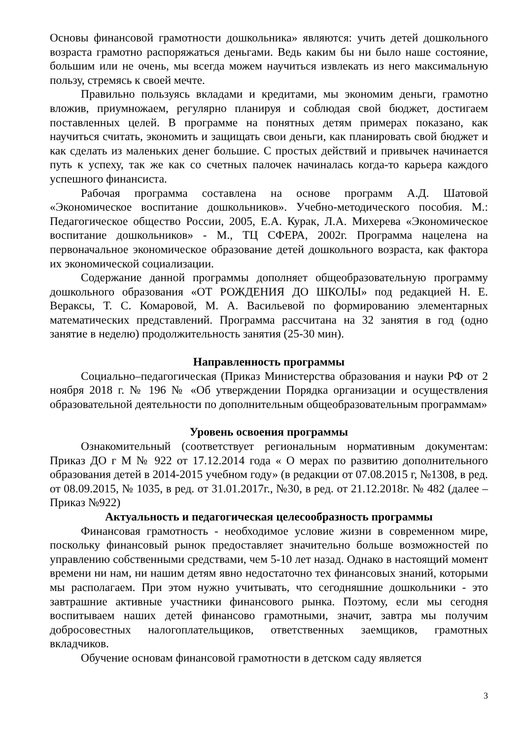Основы финансовой грамотности дошкольника» являются: учить детей дошкольного возраста грамотно распоряжаться деньгами. Ведь каким бы ни было наше состояние, большим или не очень, мы всегда можем научиться извлекать из него максимальную пользу, стремясь к своей мечте.
Правильно пользуясь вкладами и кредитами, мы экономим деньги, грамотно вложив, приумножаем, регулярно планируя и соблюдая свой бюджет, достигаем поставленных целей. В программе на понятных детям примерах показано, как научиться считать, экономить и защищать свои деньги, как планировать свой бюджет и как сделать из маленьких денег большие. С простых действий и привычек начинается путь к успеху, так же как со счетных палочек начиналась когда-то карьера каждого успешного финансиста.
Рабочая программа составлена на основе программ А.Д. Шатовой «Экономическое воспитание дошкольников». Учебно-методического пособия. М.: Педагогическое общество России, 2005, Е.А. Курак, Л.А. Михерева «Экономическое воспитание дошкольников» - М., ТЦ СФЕРА, 2002г. Программа нацелена на первоначальное экономическое образование детей дошкольного возраста, как фактора их экономической социализации.
Содержание данной программы дополняет общеобразовательную программу дошкольного образования «ОТ РОЖДЕНИЯ ДО ШКОЛЫ» под редакцией Н. Е. Вераксы, Т. С. Комаровой, М. А. Васильевой по формированию элементарных математических представлений. Программа рассчитана на 32 занятия в год (одно занятие в неделю) продолжительность занятия (25-30 мин).
Направленность программы
Социально–педагогическая (Приказ Министерства образования и науки РФ от 2 ноября 2018 г. № 196 № «Об утверждении Порядка организации и осуществления образовательной деятельности по дополнительным общеобразовательным программам»
Уровень освоения программы
Ознакомительный (соответствует региональным нормативным документам: Приказ ДО г М № 922 от 17.12.2014 года « О мерах по развитию дополнительного образования детей в 2014-2015 учебном году» (в редакции от 07.08.2015 г, №1308, в ред. от 08.09.2015, № 1035, в ред. от 31.01.2017г., №30, в ред. от 21.12.2018г. № 482 (далее – Приказ №922)
Актуальность и педагогическая целесообразность программы
Финансовая грамотность - необходимое условие жизни в современном мире, поскольку финансовый рынок предоставляет значительно больше возможностей по управлению собственными средствами, чем 5-10 лет назад. Однако в настоящий момент времени ни нам, ни нашим детям явно недостаточно тех финансовых знаний, которыми мы располагаем. При этом нужно учитывать, что сегодняшние дошкольники - это завтрашние активные участники финансового рынка. Поэтому, если мы сегодня воспитываем наших детей финансово грамотными, значит, завтра мы получим добросовестных налогоплательщиков, ответственных заемщиков, грамотных вкладчиков.
Обучение основам финансовой грамотности в детском саду является
3